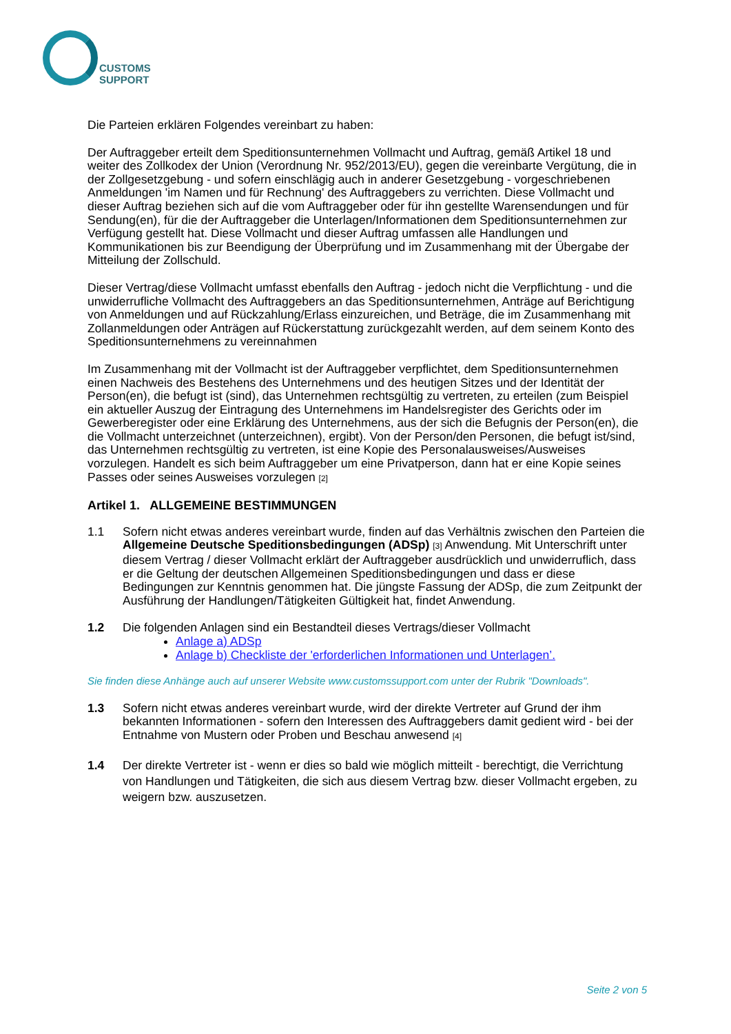CUSTOMS
SUPPORT
Die Parteien erklären Folgendes vereinbart zu haben:
Der Auftraggeber erteilt dem Speditionsunternehmen Vollmacht und Auftrag, gemäß Artikel 18 und weiter des Zollkodex der Union (Verordnung Nr. 952/2013/EU), gegen die vereinbarte Vergütung, die in der Zollgesetzgebung - und sofern einschlägig auch in anderer Gesetzgebung - vorgeschriebenen Anmeldungen 'im Namen und für Rechnung' des Auftraggebers zu verrichten. Diese Vollmacht und dieser Auftrag beziehen sich auf die vom Auftraggeber oder für ihn gestellte Warensendungen und für Sendung(en), für die der Auftraggeber die Unterlagen/Informationen dem Speditionsunternehmen zur Verfügung gestellt hat. Diese Vollmacht und dieser Auftrag umfassen alle Handlungen und Kommunikationen bis zur Beendigung der Überprüfung und im Zusammenhang mit der Übergabe der Mitteilung der Zollschuld.
Dieser Vertrag/diese Vollmacht umfasst ebenfalls den Auftrag - jedoch nicht die Verpflichtung - und die unwiderrufliche Vollmacht des Auftraggebers an das Speditionsunternehmen, Anträge auf Berichtigung von Anmeldungen und auf Rückzahlung/Erlass einzureichen, und Beträge, die im Zusammenhang mit Zollanmeldungen oder Anträgen auf Rückerstattung zurückgezahlt werden, auf dem seinem Konto des Speditionsunternehmens zu vereinnahmen
Im Zusammenhang mit der Vollmacht ist der Auftraggeber verpflichtet, dem Speditionsunternehmen einen Nachweis des Bestehens des Unternehmens und des heutigen Sitzes und der Identität der Person(en), die befugt ist (sind), das Unternehmen rechtsgültig zu vertreten, zu erteilen (zum Beispiel ein aktueller Auszug der Eintragung des Unternehmens im Handelsregister des Gerichts oder im Gewerberegister oder eine Erklärung des Unternehmens, aus der sich die Befugnis der Person(en), die die Vollmacht unterzeichnet (unterzeichnen), ergibt). Von der Person/den Personen, die befugt ist/sind, das Unternehmen rechtsgültig zu vertreten, ist eine Kopie des Personalausweises/Ausweises vorzulegen. Handelt es sich beim Auftraggeber um eine Privatperson, dann hat er eine Kopie seines Passes oder seines Ausweises vorzulegen <sup>[2]</sup>
Artikel 1. ALLGEMEINE BESTIMMUNGEN
1.1 Sofern nicht etwas anderes vereinbart wurde, finden auf das Verhältnis zwischen den Parteien die Allgemeine Deutsche Speditionsbedingungen (ADSp) <sup>[3]</sup> Anwendung. Mit Unterschrift unter diesem Vertrag / dieser Vollmacht erklärt der Auftraggeber ausdrücklich und unwiderruflich, dass er die Geltung der deutschen Allgemeinen Speditionsbedingungen und dass er diese Bedingungen zur Kenntnis genommen hat. Die jüngste Fassung der ADSp, die zum Zeitpunkt der Ausführung der Handlungen/Tätigkeiten Gültigkeit hat, findet Anwendung.
1.2 Die folgenden Anlagen sind ein Bestandteil dieses Vertrags/dieser Vollmacht
Anlage a) ADSp
Anlage b) Checkliste der 'erforderlichen Informationen und Unterlagen’.
Sie finden diese Anhänge auch auf unserer Website www.customssupport.com unter der Rubrik "Downloads".
1.3 Sofern nicht etwas anderes vereinbart wurde, wird der direkte Vertreter auf Grund der ihm bekannten Informationen - sofern den Interessen des Auftraggebers damit gedient wird - bei der Entnahme von Mustern oder Proben und Beschau anwesend <sup>[4]</sup>
1.4 Der direkte Vertreter ist - wenn er dies so bald wie möglich mitteilt - berechtigt, die Verrichtung von Handlungen und Tätigkeiten, die sich aus diesem Vertrag bzw. dieser Vollmacht ergeben, zu weigern bzw. auszusetzen.
Seite 2 von 5